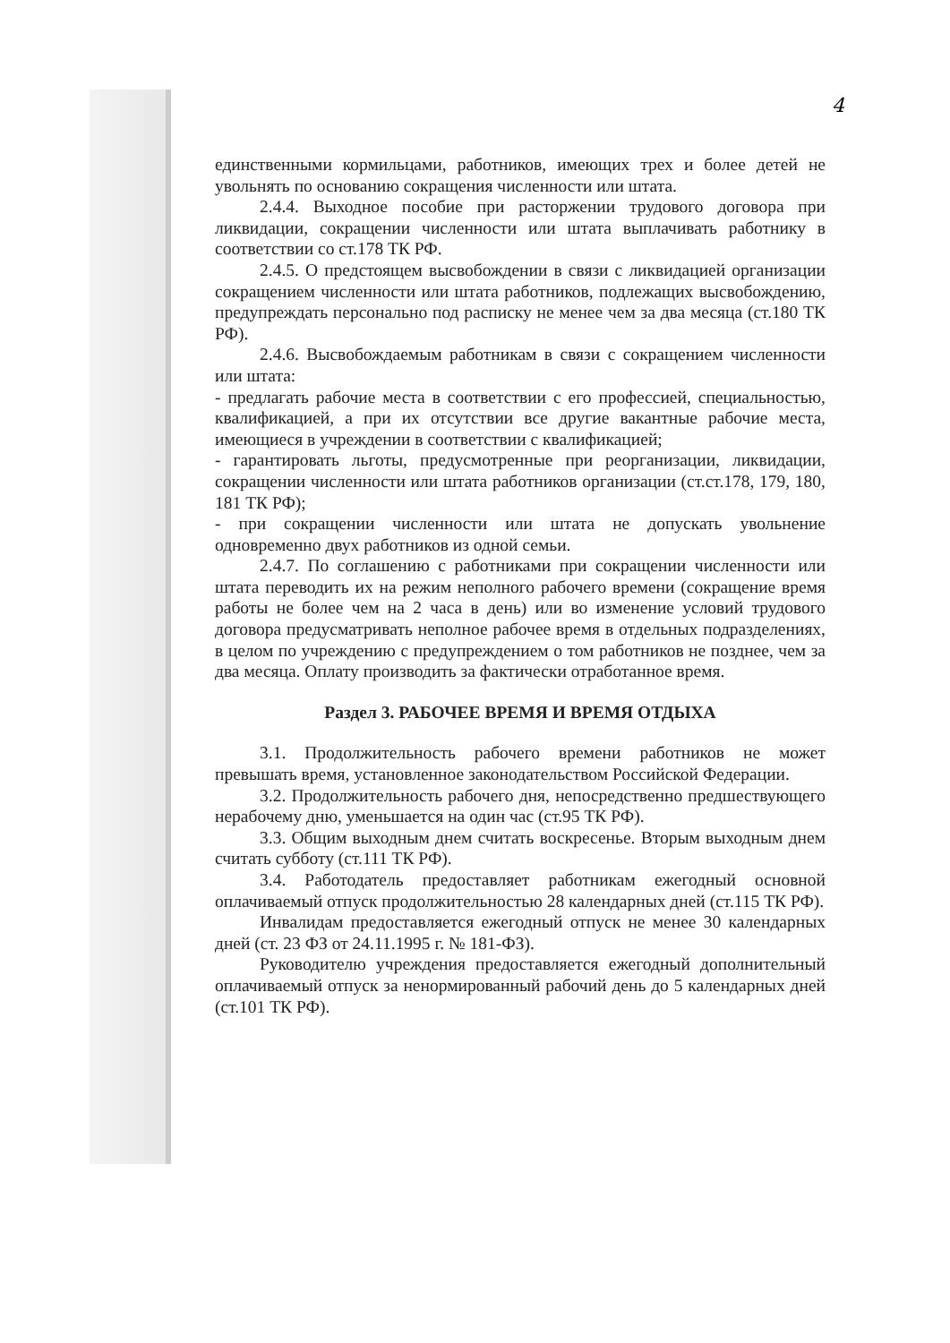4
единственными кормильцами, работников, имеющих трех и более детей не увольнять по основанию сокращения численности или штата.
2.4.4. Выходное пособие при расторжении трудового договора при ликвидации, сокращении численности или штата выплачивать работнику в соответствии со ст.178 ТК РФ.
2.4.5. О предстоящем высвобождении в связи с ликвидацией организации сокращением численности или штата работников, подлежащих высвобождению, предупреждать персонально под расписку не менее чем за два месяца (ст.180 ТК РФ).
2.4.6. Высвобождаемым работникам в связи с сокращением численности или штата:
- предлагать рабочие места в соответствии с его профессией, специальностью, квалификацией, а при их отсутствии все другие вакантные рабочие места, имеющиеся в учреждении в соответствии с квалификацией;
- гарантировать льготы, предусмотренные при реорганизации, ликвидации, сокращении численности или штата работников организации (ст.ст.178, 179, 180, 181 ТК РФ);
- при сокращении численности или штата не допускать увольнение одновременно двух работников из одной семьи.
2.4.7. По соглашению с работниками при сокращении численности или штата переводить их на режим неполного рабочего времени (сокращение время работы не более чем на 2 часа в день) или во изменение условий трудового договора предусматривать неполное рабочее время в отдельных подразделениях, в целом по учреждению с предупреждением о том работников не позднее, чем за два месяца. Оплату производить за фактически отработанное время.
Раздел 3. РАБОЧЕЕ ВРЕМЯ И ВРЕМЯ ОТДЫХА
3.1. Продолжительность рабочего времени работников не может превышать время, установленное законодательством Российской Федерации.
3.2. Продолжительность рабочего дня, непосредственно предшествующего нерабочему дню, уменьшается на один час (ст.95 ТК РФ).
3.3. Общим выходным днем считать воскресенье. Вторым выходным днем считать субботу (ст.111 ТК РФ).
3.4. Работодатель предоставляет работникам ежегодный основной оплачиваемый отпуск продолжительностью 28 календарных дней (ст.115 ТК РФ).
Инвалидам предоставляется ежегодный отпуск не менее 30 календарных дней (ст. 23 ФЗ от 24.11.1995 г. № 181-ФЗ).
Руководителю учреждения предоставляется ежегодный дополнительный оплачиваемый отпуск за ненормированный рабочий день до 5 календарных дней (ст.101 ТК РФ).